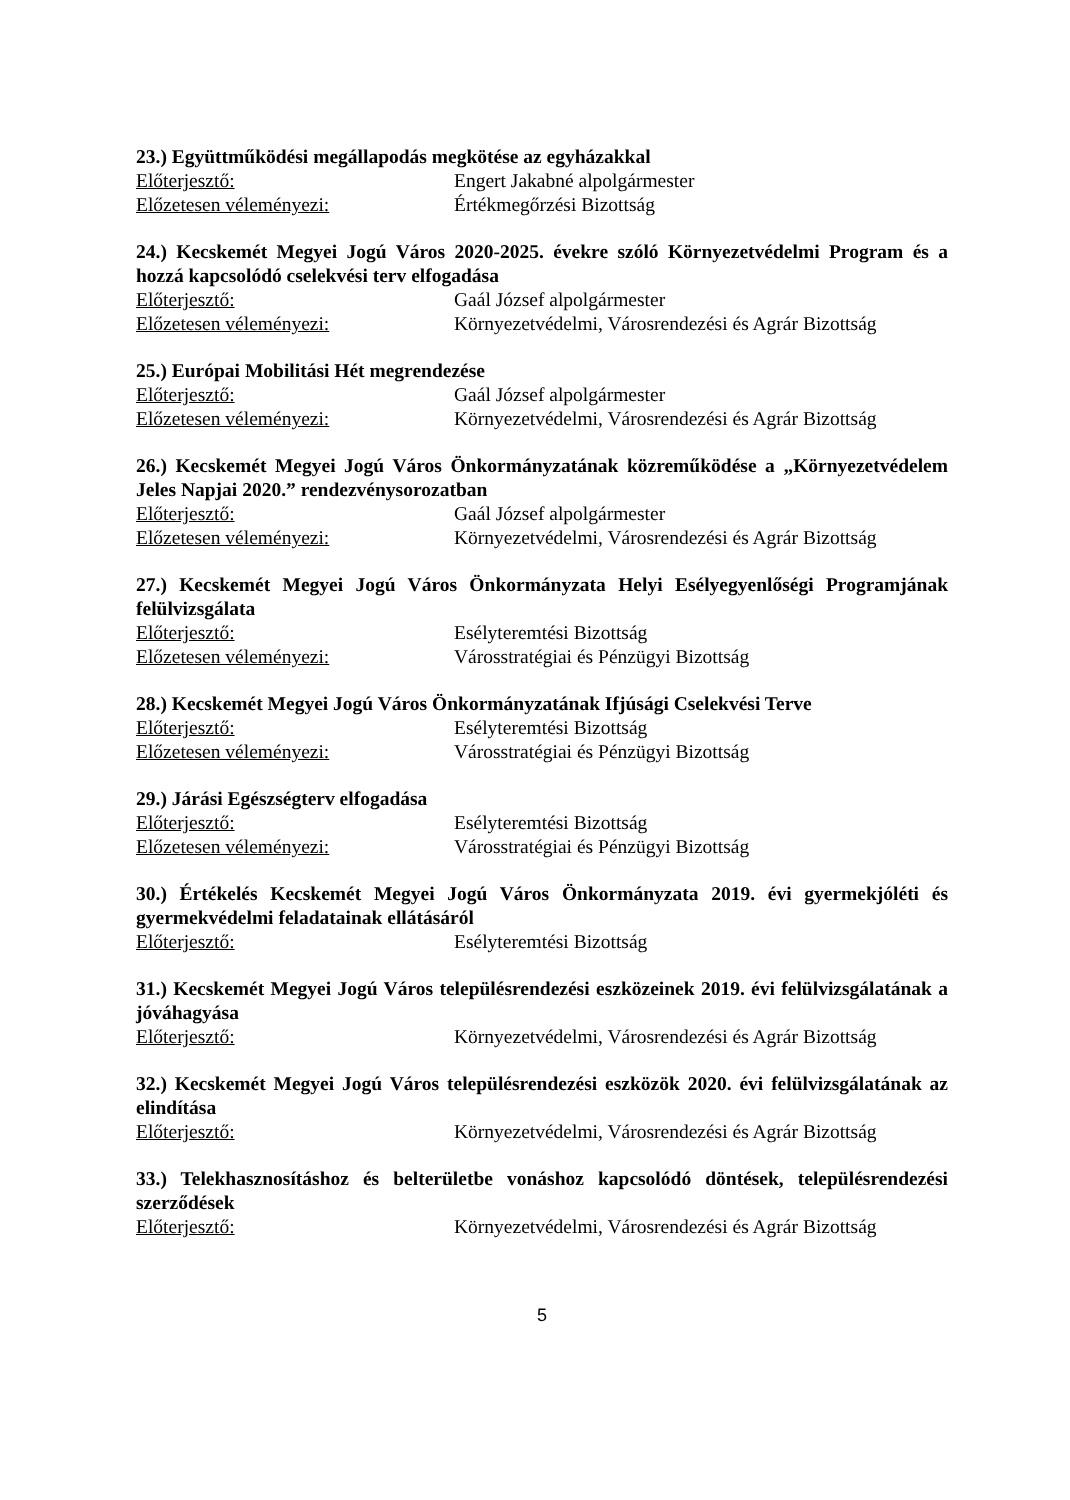23.) Együttműködési megállapodás megkötése az egyházakkal
Előterjesztő: Engert Jakabné alpolgármester
Előzetesen véleményezi: Értékmegőrzési Bizottság
24.) Kecskemét Megyei Jogú Város 2020-2025. évekre szóló Környezetvédelmi Program és a hozzá kapcsolódó cselekvési terv elfogadása
Előterjesztő: Gaál József alpolgármester
Előzetesen véleményezi: Környezetvédelmi, Városrendezési és Agrár Bizottság
25.) Európai Mobilitási Hét megrendezése
Előterjesztő: Gaál József alpolgármester
Előzetesen véleményezi: Környezetvédelmi, Városrendezési és Agrár Bizottság
26.) Kecskemét Megyei Jogú Város Önkormányzatának közreműködése a „Környezetvédelem Jeles Napjai 2020.” rendezvénysorozatban
Előterjesztő: Gaál József alpolgármester
Előzetesen véleményezi: Környezetvédelmi, Városrendezési és Agrár Bizottság
27.) Kecskemét Megyei Jogú Város Önkormányzata Helyi Esélyegyenlőségi Programjának felülvizsgálata
Előterjesztő: Esélyteremtési Bizottság
Előzetesen véleményezi: Városstratégiai és Pénzügyi Bizottság
28.) Kecskemét Megyei Jogú Város Önkormányzatának Ifjúsági Cselekvési Terve
Előterjesztő: Esélyteremtési Bizottság
Előzetesen véleményezi: Városstratégiai és Pénzügyi Bizottság
29.) Járási Egészségterv elfogadása
Előterjesztő: Esélyteremtési Bizottság
Előzetesen véleményezi: Városstratégiai és Pénzügyi Bizottság
30.) Értékelés Kecskemét Megyei Jogú Város Önkormányzata 2019. évi gyermekjóléti és gyermekvédelmi feladatainak ellátásáról
Előterjesztő: Esélyteremtési Bizottság
31.) Kecskemét Megyei Jogú Város településrendezési eszközeinek 2019. évi felülvizsgálatának a jóváhagyása
Előterjesztő: Környezetvédelmi, Városrendezési és Agrár Bizottság
32.) Kecskemét Megyei Jogú Város településrendezési eszközök 2020. évi felülvizsgálatának az elindítása
Előterjesztő: Környezetvédelmi, Városrendezési és Agrár Bizottság
33.) Telekhasznosításhoz és belterületbe vonáshoz kapcsolódó döntések, településrendezési szerződések
Előterjesztő: Környezetvédelmi, Városrendezési és Agrár Bizottság
5